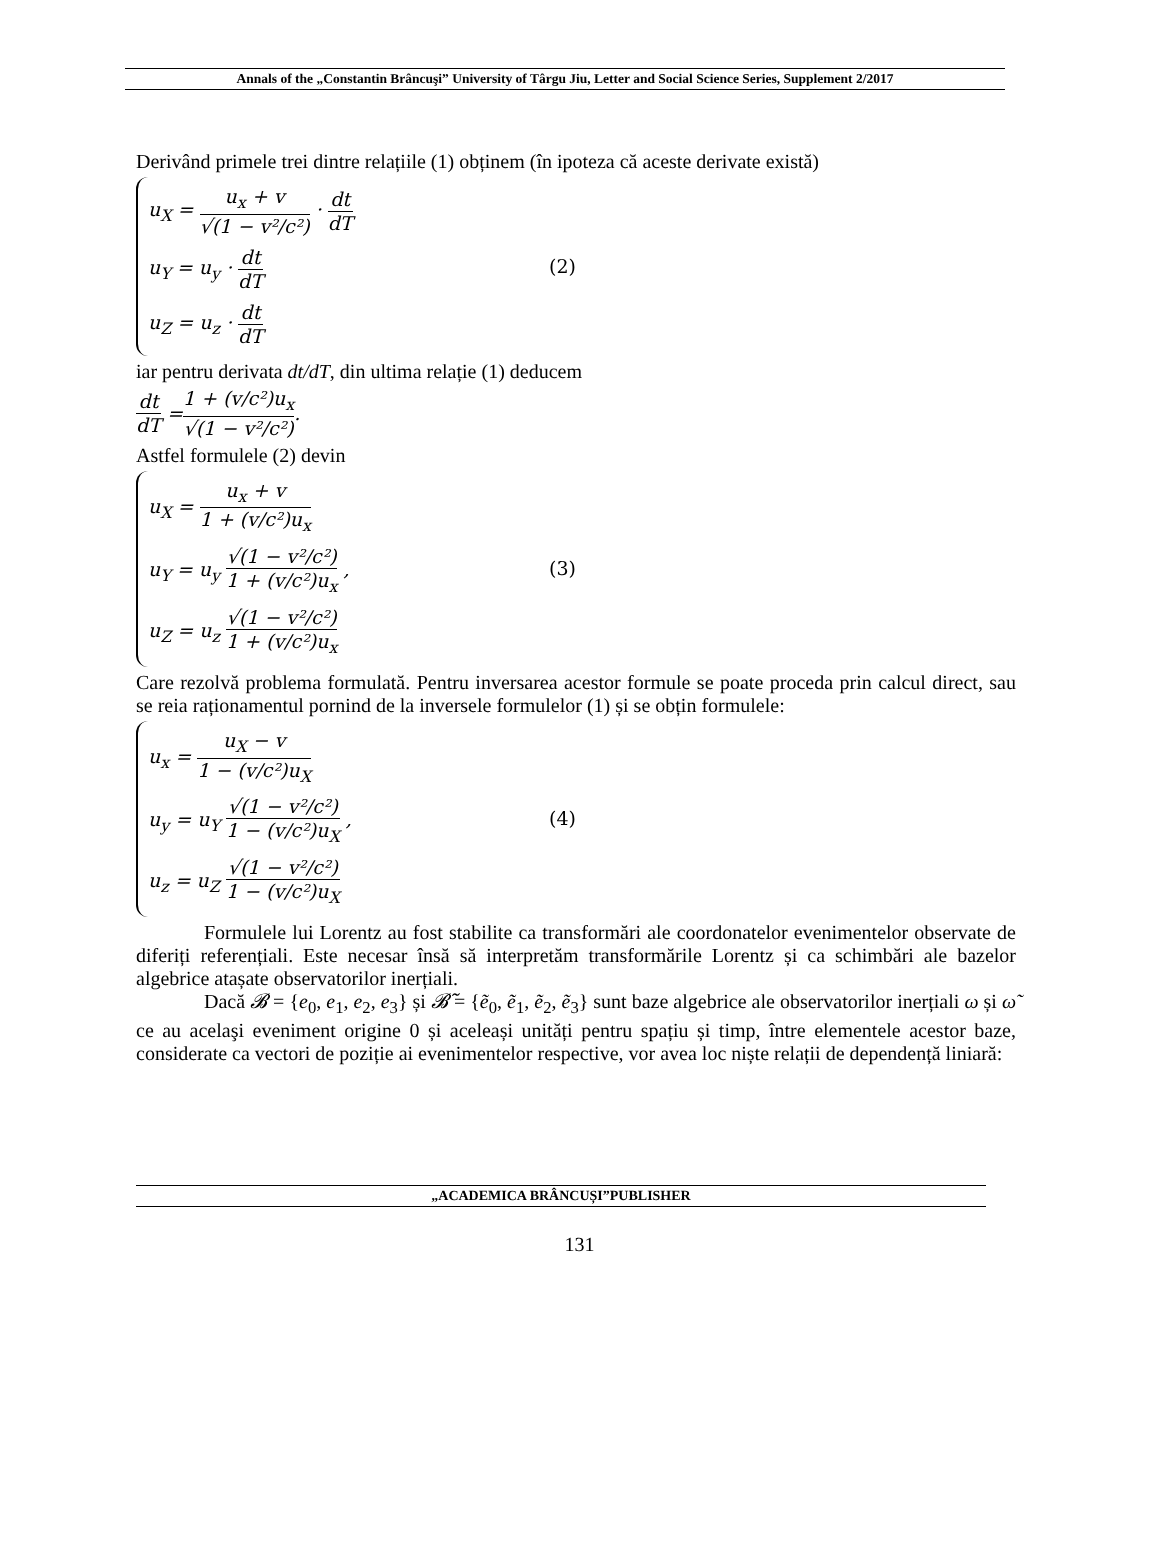Annals of the „Constantin Brâncuşi” University of Târgu Jiu, Letter and Social Science Series, Supplement 2/2017
Derivând primele trei dintre relațiile (1) obținem (în ipoteza că aceste derivate există)
u<sub>X</sub> = u<sub>x</sub> + v √(1 − v²/c²) · dt dT
u<sub>Y</sub> = u<sub>y</sub> · dt dT
u<sub>Z</sub> = u<sub>z</sub> · dt dT
(2)
iar pentru derivata dt/dT, din ultima relație (1) deducem
dt dT = 1 + (v/c²)u<sub>x</sub> √(1 − v²/c²).
Astfel formulele (2) devin
u<sub>X</sub> = u<sub>x</sub> + v 1 + (v/c²)u<sub>x</sub>
u<sub>Y</sub> = u<sub>y</sub> √(1 − v²/c²) 1 + (v/c²)u<sub>x</sub> ,
u<sub>Z</sub> = u<sub>z</sub> √(1 − v²/c²) 1 + (v/c²)u<sub>x</sub>
(3)
Care rezolvă problema formulată. Pentru inversarea acestor formule se poate proceda prin calcul direct, sau se reia raționamentul pornind de la inversele formulelor (1) și se obțin formulele:
u<sub>x</sub> = u<sub>X</sub> − v 1 − (v/c²)u<sub>X</sub>
u<sub>y</sub> = u<sub>Y</sub> √(1 − v²/c²) 1 − (v/c²)u<sub>X</sub> ,
u<sub>z</sub> = u<sub>Z</sub> √(1 − v²/c²) 1 − (v/c²)u<sub>X</sub>
(4)
Formulele lui Lorentz au fost stabilite ca transformări ale coordonatelor evenimentelor observate de diferiți referențiali. Este necesar însă să interpretăm transformările Lorentz și ca schimbări ale bazelor algebrice atașate observatorilor inerțiali.
Dacă 𝓑 = {e<sub>0</sub>, e<sub>1</sub>, e<sub>2</sub>, e<sub>3</sub>} și 𝓑̃ = {ẽ<sub>0</sub>, ẽ<sub>1</sub>, ẽ<sub>2</sub>, ẽ<sub>3</sub>} sunt baze algebrice ale observatorilor inerțiali ω și ω̃ ce au acelaşi eveniment origine 0 și aceleași unități pentru spațiu și timp, între elementele acestor baze, considerate ca vectori de poziție ai evenimentelor respective, vor avea loc niște relații de dependență liniară:
„ACADEMICA BRÂNCUȘI”PUBLISHER
131